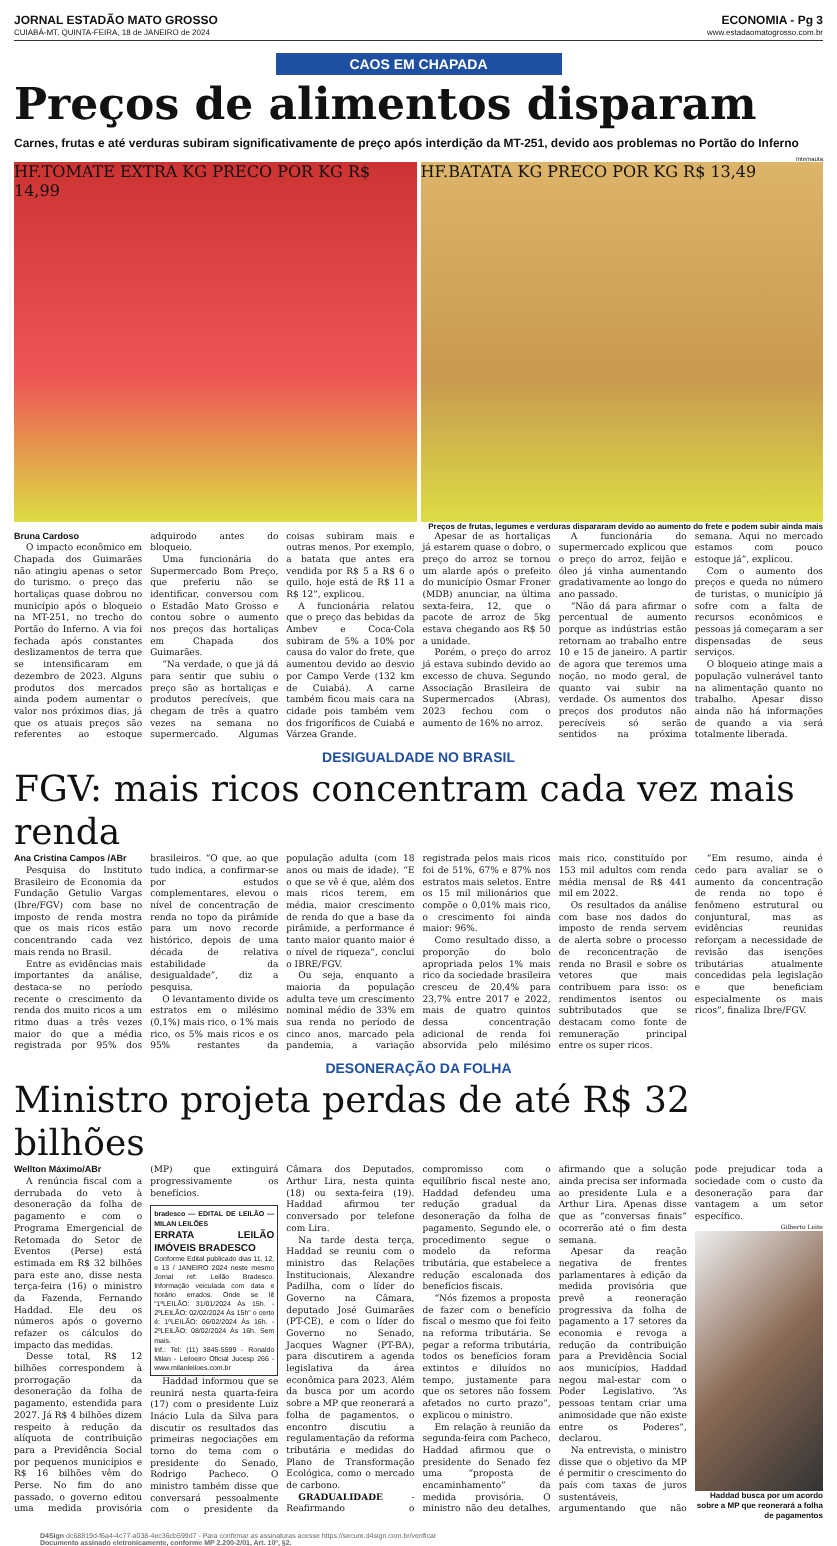JORNAL ESTADÃO MATO GROSSO
CUIABÁ-MT, QUINTA-FEIRA, 18 de JANEIRO de 2024
ECONOMIA - Pg 3
www.estadaomatogrosso.com.br
CAOS EM CHAPADA
Preços de alimentos disparam
Carnes, frutas e até verduras subiram significativamente de preço após interdição da MT-251, devido aos problemas no Portão do Inferno
Internauta
HF.TOMATE EXTRA KG PRECO POR KG R$ 14,99
HF.BATATA KG PRECO POR KG R$ 13,49
Preços de frutas, legumes e verduras dispararam devido ao aumento do frete e podem subir ainda mais
Bruna Cardoso
O impacto econômico em Chapada dos Guimarães não atingiu apenas o setor do turismo. o preço das hortaliças quase dobrou no município após o bloqueio na MT-251, no trecho do Portão do Inferno. A via foi fechada após constantes deslizamentos de terra que se intensificaram em dezembro de 2023. Alguns produtos dos mercados ainda podem aumentar o valor nos próximos dias, já que os atuais preços são referentes ao estoque adquirodo antes do bloqueio.
Uma funcionária do Supermercado Bom Preço, que preferiu não se identificar, conversou com o Estadão Mato Grosso e contou sobre o aumento nos preços das hortaliças em Chapada dos Guimarães.
“Na verdade, o que já dá para sentir que subiu o preço são as hortaliças e produtos perecíveis, que chegam de três a quatro vezes na semana no supermercado. Algumas coisas subiram mais e outras menos. Por exemplo, a batata que antes era vendida por R$ 5 a R$ 6 o quilo, hoje está de R$ 11 a R$ 12”, explicou.
A funcionária relatou que o preço das bebidas da Ambev e Coca-Cola subiram de 5% a 10% por causa do valor do frete, que aumentou devido ao desvio por Campo Verde (132 km de Cuiabá). A carne também ficou mais cara na cidade pois também vem dos frigoríficos de Cuiabá e Várzea Grande.
Apesar de as hortaliças já estarem quase o dobro, o preço do arroz se tornou um alarde após o prefeito do município Osmar Froner (MDB) anunciar, na última sexta-feira, 12, que o pacote de arroz de 5kg estava chegando aos R$ 50 a unidade.
Porém, o preço do arroz já estava subindo devido ao excesso de chuva. Segundo Associação Brasileira de Supermercados (Abras), 2023 fechou com o aumento de 16% no arroz.
A funcionária do supermercado explicou que o preço do arroz, feijão e óleo já vinha aumentando gradativamente ao longo do ano passado.
“Não dá para afirmar o percentual de aumento porque as indústrias estão retornam ao trabalho entre 10 e 15 de janeiro. A partir de agora que teremos uma noção, no modo geral, de quanto vai subir na verdade. Os aumentos dos preços dos produtos não perecíveis só serão sentidos na próxima semana. Aqui no mercado estamos com pouco estoque já”, explicou.
Com o aumento dos preços e queda no número de turistas, o município já sofre com a falta de recursos econômicos e pessoas já começaram a ser dispensadas de seus serviços.
O bloqueio atinge mais a população vulnerável tanto na alimentação quanto no trabalho. Apesar disso ainda não há informações de quando a via será totalmente liberada.
DESIGUALDADE NO BRASIL
FGV: mais ricos concentram cada vez mais renda
Ana Cristina Campos /ABr
Pesquisa do Instituto Brasileiro de Economia da Fundação Getulio Vargas (Ibre/FGV) com base no imposto de renda mostra que os mais ricos estão concentrando cada vez mais renda no Brasil.
Entre as evidências mais importantes da análise, destaca-se no período recente o crescimento da renda dos muito ricos a um ritmo duas a três vezes maior do que a média registrada por 95% dos brasileiros. “O que, ao que tudo indica, a confirmar-se por estudos complementares, elevou o nível de concentração de renda no topo da pirâmide para um novo recorde histórico, depois de uma década de relativa estabilidade da desigualdade”, diz a pesquisa.
O levantamento divide os estratos em o milésimo (0,1%) mais rico, o 1% mais rico, os 5% mais ricos e os 95% restantes da população adulta (com 18 anos ou mais de idade). “E o que se vê é que, além dos mais ricos terem, em média, maior crescimento de renda do que a base da pirâmide, a performance é tanto maior quanto maior é o nível de riqueza”, conclui o IBRE/FGV.
Ou seja, enquanto a maioria da população adulta teve um crescimento nominal médio de 33% em sua renda no período de cinco anos, marcado pela pandemia, a variação registrada pelos mais ricos foi de 51%, 67% e 87% nos estratos mais seletos. Entre os 15 mil milionários que compõe o 0,01% mais rico, o crescimento foi ainda maior: 96%.
Como resultado disso, a proporção do bolo apropriada pelos 1% mais rico da sociedade brasileira cresceu de 20,4% para 23,7% entre 2017 e 2022, mais de quatro quintos dessa concentração adicional de renda foi absorvida pelo milésimo mais rico, constituído por 153 mil adultos com renda média mensal de R$ 441 mil em 2022.
Os resultados da análise com base nos dados do imposto de renda servem de alerta sobre o processo de reconcentração de renda no Brasil e sobre os vetores que mais contribuem para isso: os rendimentos isentos ou subtributados que se destacam como fonte de remuneração principal entre os super ricos.
“Em resumo, ainda é cedo para avaliar se o aumento da concentração de renda no topo é fenômeno estrutural ou conjuntural, mas as evidências reunidas reforçam a necessidade de revisão das isenções tributárias atualmente concedidas pela legislação e que beneficiam especialmente os mais ricos”, finaliza Ibre/FGV.
DESONERAÇÃO DA FOLHA
Ministro projeta perdas de até R$ 32 bilhões
Wellton Máximo/ABr
A renúncia fiscal com a derrubada do veto à desoneração da folha de pagamento e com o Programa Emergencial de Retomada do Setor de Eventos (Perse) está estimada em R$ 32 bilhões para este ano, disse nesta terça-feira (16) o ministro da Fazenda, Fernando Haddad. Ele deu os números após o governo refazer os cálculos do impacto das medidas.
Desse total, R$ 12 bilhões correspondem à prorrogação da desoneração da folha de pagamento, estendida para 2027. Já R$ 4 bilhões dizem respeito à redução da alíquota de contribuição para a Previdência Social por pequenos municípios e R$ 16 bilhões vêm do Perse. No fim do ano passado, o governo editou uma medida provisória (MP) que extinguirá progressivamente os benefícios.
bradesco — EDITAL DE LEILÃO — MILAN LEILÕES
ERRATA LEILÃO IMÓVEIS BRADESCO
Conforme Edital publicado dias 11, 12, e 13 / JANEIRO 2024 neste mesmo Jornal ref: Leilão Bradesco. Informação veiculada com data e horário errados. Onde se lê “1ºLEILÃO: 31/01/2024 Às 15h. - 2ºLEILÃO: 02/02/2024 Às 15h” o certo é: 1ºLEILÃO: 06/02/2024 Às 16h. - 2ºLEILÃO: 08/02/2024 Às 16h. Sem mais.
Inf.: Tel: (11) 3845-5599 - Ronaldo Milan - Leiloeiro Oficial Jucesp 266 - www.milanleiloes.com.br
Haddad informou que se reunirá nesta quarta-feira (17) com o presidente Luiz Inácio Lula da Silva para discutir os resultados das primeiras negociações em torno do tema com o presidente do Senado, Rodrigo Pacheco. O ministro também disse que conversará pessoalmente com o presidente da Câmara dos Deputados, Arthur Lira, nesta quinta (18) ou sexta-feira (19). Haddad afirmou ter conversado por telefone com Lira.
Na tarde desta terça, Haddad se reuniu com o ministro das Relações Institucionais, Alexandre Padilha, com o líder do Governo na Câmara, deputado José Guimarães (PT-CE), e com o líder do Governo no Senado, Jacques Wagner (PT-BA), para discutirem a agenda legislativa da área econômica para 2023. Além da busca por um acordo sobre a MP que reonerará a folha de pagamentos, o encontro discutiu a regulamentação da reforma tributária e medidas do Plano de Transformação Ecológica, como o mercado de carbono.
GRADUALIDADE - Reafirmando o compromisso com o equilíbrio fiscal neste ano, Haddad defendeu uma redução gradual da desoneração da folha de pagamento. Segundo ele, o procedimento segue o modelo da reforma tributária, que estabelece a redução escalonada dos benefícios fiscais.
“Nós fizemos a proposta de fazer com o benefício fiscal o mesmo que foi feito na reforma tributária. Se pegar a reforma tributária, todos os benefícios foram extintos e diluídos no tempo, justamente para que os setores não fossem afetados no curto prazo”, explicou o ministro.
Em relação à reunião da segunda-feira com Pacheco, Haddad afirmou que o presidente do Senado fez uma “proposta de encaminhamento” da medida provisória. O ministro não deu detalhes, afirmando que a solução ainda precisa ser informada ao presidente Lula e a Arthur Lira. Apenas disse que as “conversas finais” ocorrerão até o fim desta semana.
Apesar da reação negativa de frentes parlamentares à edição da medida provisória que prevê a reoneração progressiva da folha de pagamento a 17 setores da economia e revoga a redução da contribuição para a Previdência Social aos municípios, Haddad negou mal-estar com o Poder Legislativo. “As pessoas tentam criar uma animosidade que não existe entre os Poderes”, declarou.
Na entrevista, o ministro disse que o objetivo da MP é permitir o crescimento do país com taxas de juros sustentáveis, argumentando que não pode prejudicar toda a sociedade com o custo da desoneração para dar vantagem a um setor específico.
Gilberto Leite
Haddad busca por um acordo sobre a MP que reonerará a folha de pagamentos
D4Sign dc68819d-f6a4-4c77-a038-4ec36cb599d7 - Para confirmar as assinaturas acesse https://secure.d4sign.com.br/verificar
Documento assinado eletronicamente, conforme MP 2.200-2/01, Art. 10º, §2.